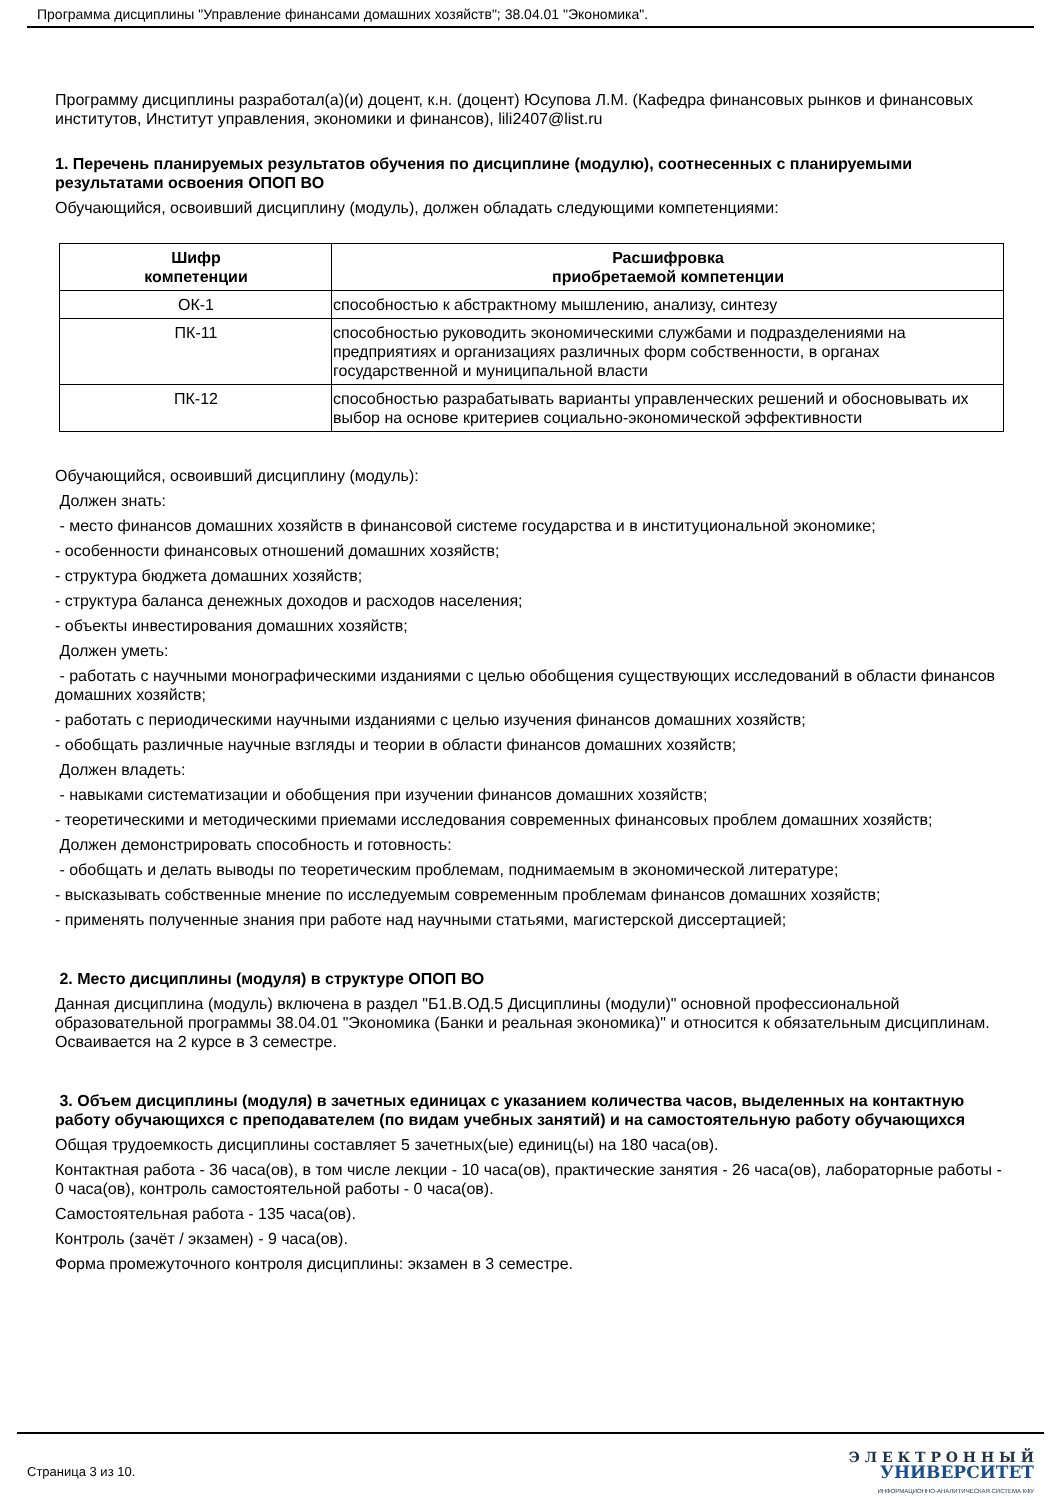Программа дисциплины "Управление финансами домашних хозяйств"; 38.04.01 "Экономика".
Программу дисциплины разработал(а)(и) доцент, к.н. (доцент) Юсупова Л.М. (Кафедра финансовых рынков и финансовых институтов, Институт управления, экономики и финансов), lili2407@list.ru
1. Перечень планируемых результатов обучения по дисциплине (модулю), соотнесенных с планируемыми результатами освоения ОПОП ВО
Обучающийся, освоивший дисциплину (модуль), должен обладать следующими компетенциями:
| Шифр компетенции | Расшифровка приобретаемой компетенции |
| --- | --- |
| ОК-1 | способностью к абстрактному мышлению, анализу, синтезу |
| ПК-11 | способностью руководить экономическими службами и подразделениями на предприятиях и организациях различных форм собственности, в органах государственной и муниципальной власти |
| ПК-12 | способностью разрабатывать варианты управленческих решений и обосновывать их выбор на основе критериев социально-экономической эффективности |
Обучающийся, освоивший дисциплину (модуль):
Должен знать:
- место финансов домашних хозяйств в финансовой системе государства и в институциональной экономике;
- особенности финансовых отношений домашних хозяйств;
- структура бюджета домашних хозяйств;
- структура баланса денежных доходов и расходов населения;
- объекты инвестирования домашних хозяйств;
Должен уметь:
- работать с научными монографическими изданиями с целью обобщения существующих исследований в области финансов домашних хозяйств;
- работать с периодическими научными изданиями с целью изучения финансов домашних хозяйств;
- обобщать различные научные взгляды и теории в области финансов домашних хозяйств;
Должен владеть:
- навыками систематизации и обобщения при изучении финансов домашних хозяйств;
- теоретическими и методическими приемами исследования современных финансовых проблем домашних хозяйств;
Должен демонстрировать способность и готовность:
- обобщать и делать выводы по теоретическим проблемам, поднимаемым в экономической литературе;
- высказывать собственные мнение по исследуемым современным проблемам финансов домашних хозяйств;
- применять полученные знания при работе над научными статьями, магистерской диссертацией;
2. Место дисциплины (модуля) в структуре ОПОП ВО
Данная дисциплина (модуль) включена в раздел "Б1.В.ОД.5 Дисциплины (модули)" основной профессиональной образовательной программы 38.04.01 "Экономика (Банки и реальная экономика)" и относится к обязательным дисциплинам.
Осваивается на 2 курсе в 3 семестре.
3. Объем дисциплины (модуля) в зачетных единицах с указанием количества часов, выделенных на контактную работу обучающихся с преподавателем (по видам учебных занятий) и на самостоятельную работу обучающихся
Общая трудоемкость дисциплины составляет 5 зачетных(ые) единиц(ы) на 180 часа(ов).
Контактная работа - 36 часа(ов), в том числе лекции - 10 часа(ов), практические занятия - 26 часа(ов), лабораторные работы - 0 часа(ов), контроль самостоятельной работы - 0 часа(ов).
Самостоятельная работа - 135 часа(ов).
Контроль (зачёт / экзамен) - 9 часа(ов).
Форма промежуточного контроля дисциплины: экзамен в 3 семестре.
Страница 3 из 10.
Э Л Е К Т Р О Н Н Ы Й
УНИВЕРСИТЕТ
ИНФОРМАЦИОННО-АНАЛИТИЧЕСКАЯ СИСТЕМА КФУ